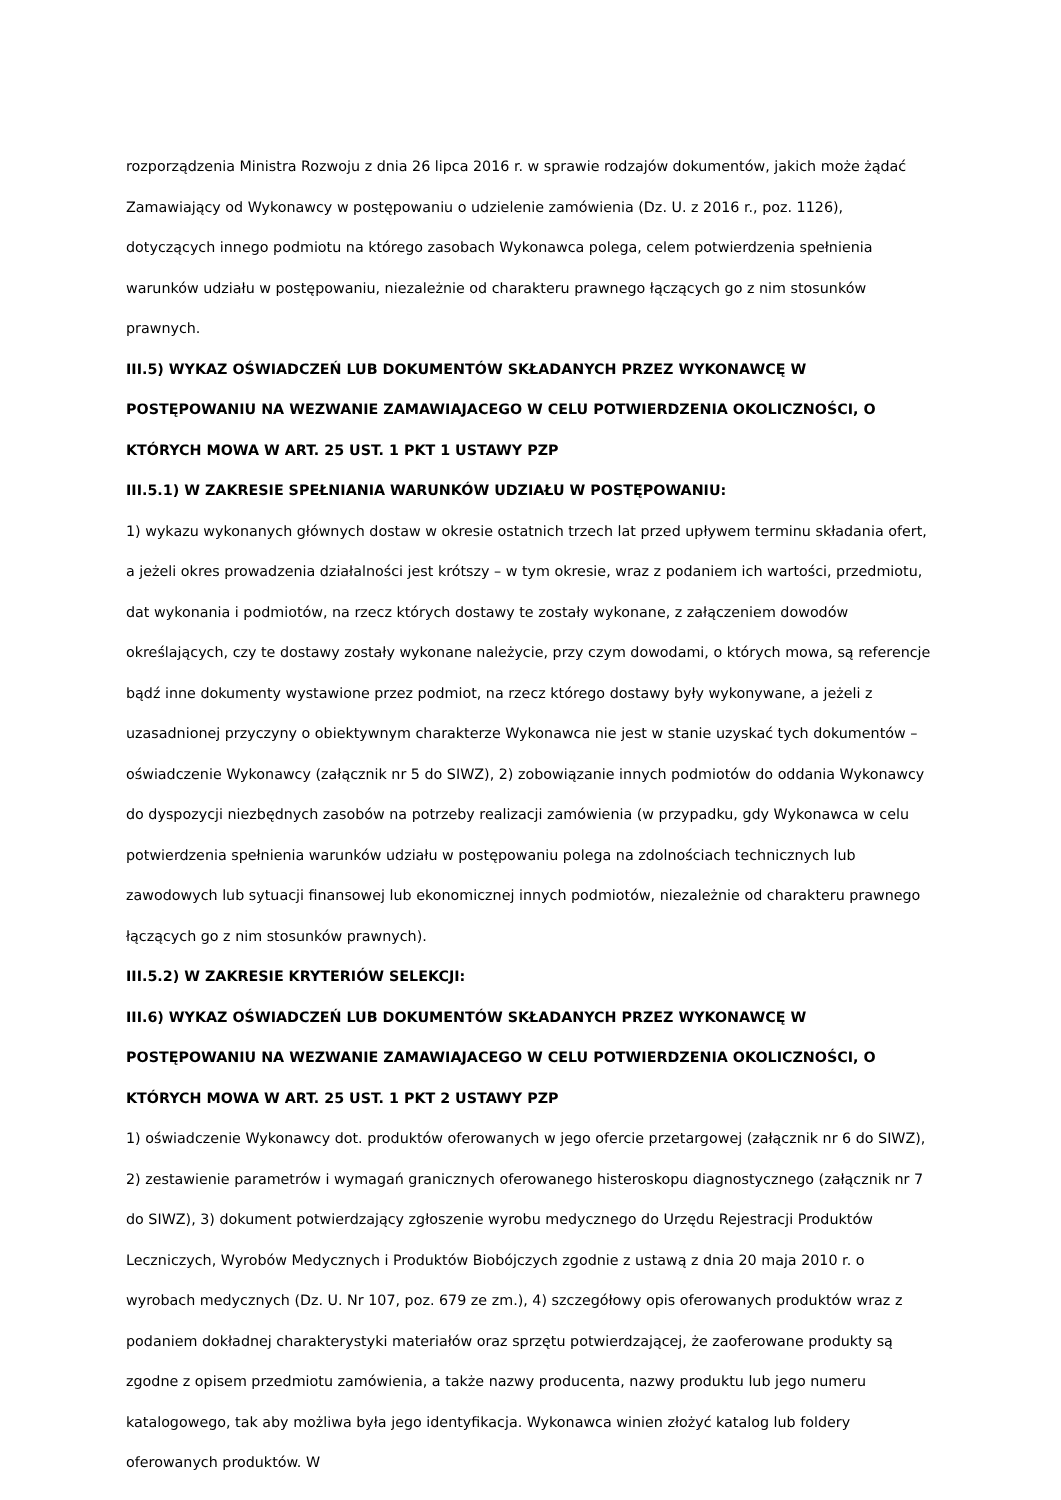rozporządzenia Ministra Rozwoju z dnia 26 lipca 2016 r. w sprawie rodzajów dokumentów, jakich może żądać Zamawiający od Wykonawcy w postępowaniu o udzielenie zamówienia (Dz. U. z 2016 r., poz. 1126), dotyczących innego podmiotu na którego zasobach Wykonawca polega, celem potwierdzenia spełnienia warunków udziału w postępowaniu, niezależnie od charakteru prawnego łączących go z nim stosunków prawnych.
III.5) WYKAZ OŚWIADCZEŃ LUB DOKUMENTÓW SKŁADANYCH PRZEZ WYKONAWCĘ W POSTĘPOWANIU NA WEZWANIE ZAMAWIAJACEGO W CELU POTWIERDZENIA OKOLICZNOŚCI, O KTÓRYCH MOWA W ART. 25 UST. 1 PKT 1 USTAWY PZP
III.5.1) W ZAKRESIE SPEŁNIANIA WARUNKÓW UDZIAŁU W POSTĘPOWANIU:
1) wykazu wykonanych głównych dostaw w okresie ostatnich trzech lat przed upływem terminu składania ofert, a jeżeli okres prowadzenia działalności jest krótszy – w tym okresie, wraz z podaniem ich wartości, przedmiotu, dat wykonania i podmiotów, na rzecz których dostawy te zostały wykonane, z załączeniem dowodów określających, czy te dostawy zostały wykonane należycie, przy czym dowodami, o których mowa, są referencje bądź inne dokumenty wystawione przez podmiot, na rzecz którego dostawy były wykonywane, a jeżeli z uzasadnionej przyczyny o obiektywnym charakterze Wykonawca nie jest w stanie uzyskać tych dokumentów – oświadczenie Wykonawcy (załącznik nr 5 do SIWZ), 2) zobowiązanie innych podmiotów do oddania Wykonawcy do dyspozycji niezbędnych zasobów na potrzeby realizacji zamówienia (w przypadku, gdy Wykonawca w celu potwierdzenia spełnienia warunków udziału w postępowaniu polega na zdolnościach technicznych lub zawodowych lub sytuacji finansowej lub ekonomicznej innych podmiotów, niezależnie od charakteru prawnego łączących go z nim stosunków prawnych).
III.5.2) W ZAKRESIE KRYTERIÓW SELEKCJI:
III.6) WYKAZ OŚWIADCZEŃ LUB DOKUMENTÓW SKŁADANYCH PRZEZ WYKONAWCĘ W POSTĘPOWANIU NA WEZWANIE ZAMAWIAJACEGO W CELU POTWIERDZENIA OKOLICZNOŚCI, O KTÓRYCH MOWA W ART. 25 UST. 1 PKT 2 USTAWY PZP
1) oświadczenie Wykonawcy dot. produktów oferowanych w jego ofercie przetargowej (załącznik nr 6 do SIWZ), 2) zestawienie parametrów i wymagań granicznych oferowanego histeroskopu diagnostycznego (załącznik nr 7 do SIWZ), 3) dokument potwierdzający zgłoszenie wyrobu medycznego do Urzędu Rejestracji Produktów Leczniczych, Wyrobów Medycznych i Produktów Biobójczych zgodnie z ustawą z dnia 20 maja 2010 r. o wyrobach medycznych (Dz. U. Nr 107, poz. 679 ze zm.), 4) szczegółowy opis oferowanych produktów wraz z podaniem dokładnej charakterystyki materiałów oraz sprzętu potwierdzającej, że zaoferowane produkty są zgodne z opisem przedmiotu zamówienia, a także nazwy producenta, nazwy produktu lub jego numeru katalogowego, tak aby możliwa była jego identyfikacja. Wykonawca winien złożyć katalog lub foldery oferowanych produktów. W